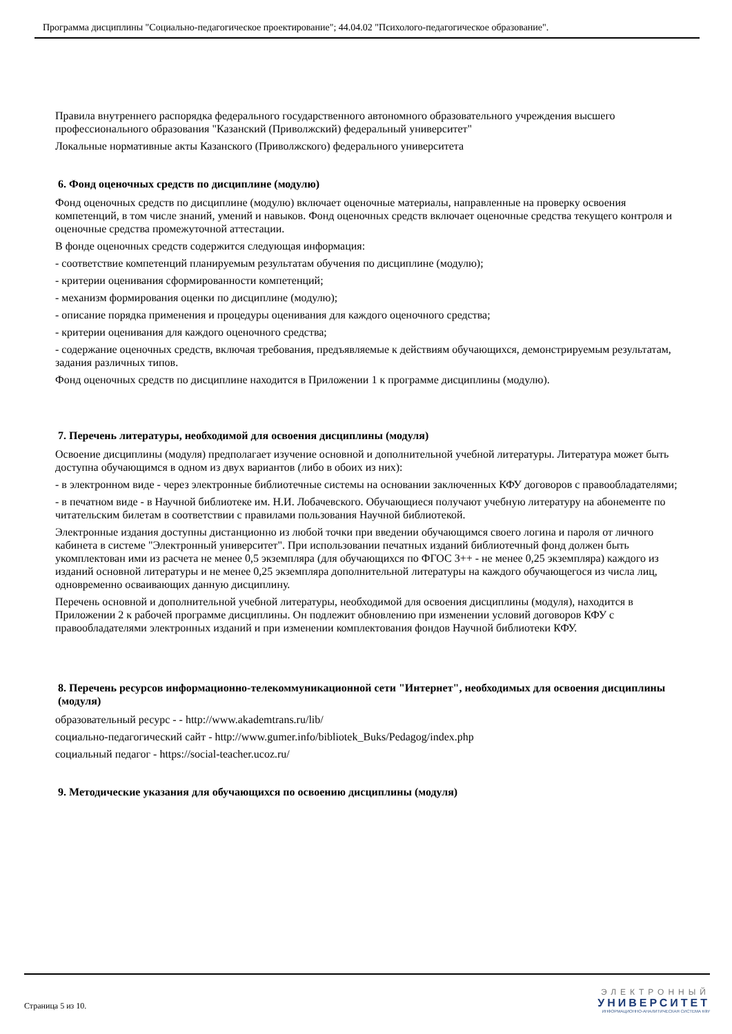Программа дисциплины "Социально-педагогическое проектирование"; 44.04.02 "Психолого-педагогическое образование".
Правила внутреннего распорядка федерального государственного автономного образовательного учреждения высшего профессионального образования "Казанский (Приволжский) федеральный университет"
Локальные нормативные акты Казанского (Приволжского) федерального университета
6. Фонд оценочных средств по дисциплине (модулю)
Фонд оценочных средств по дисциплине (модулю) включает оценочные материалы, направленные на проверку освоения компетенций, в том числе знаний, умений и навыков. Фонд оценочных средств включает оценочные средства текущего контроля и оценочные средства промежуточной аттестации.
В фонде оценочных средств содержится следующая информация:
- соответствие компетенций планируемым результатам обучения по дисциплине (модулю);
- критерии оценивания сформированности компетенций;
- механизм формирования оценки по дисциплине (модулю);
- описание порядка применения и процедуры оценивания для каждого оценочного средства;
- критерии оценивания для каждого оценочного средства;
- содержание оценочных средств, включая требования, предъявляемые к действиям обучающихся, демонстрируемым результатам, задания различных типов.
Фонд оценочных средств по дисциплине находится в Приложении 1 к программе дисциплины (модулю).
7. Перечень литературы, необходимой для освоения дисциплины (модуля)
Освоение дисциплины (модуля) предполагает изучение основной и дополнительной учебной литературы. Литература может быть доступна обучающимся в одном из двух вариантов (либо в обоих из них):
- в электронном виде - через электронные библиотечные системы на основании заключенных КФУ договоров с правообладателями;
- в печатном виде - в Научной библиотеке им. Н.И. Лобачевского. Обучающиеся получают учебную литературу на абонементе по читательским билетам в соответствии с правилами пользования Научной библиотекой.
Электронные издания доступны дистанционно из любой точки при введении обучающимся своего логина и пароля от личного кабинета в системе "Электронный университет". При использовании печатных изданий библиотечный фонд должен быть укомплектован ими из расчета не менее 0,5 экземпляра (для обучающихся по ФГОС 3++ - не менее 0,25 экземпляра) каждого из изданий основной литературы и не менее 0,25 экземпляра дополнительной литературы на каждого обучающегося из числа лиц, одновременно осваивающих данную дисциплину.
Перечень основной и дополнительной учебной литературы, необходимой для освоения дисциплины (модуля), находится в Приложении 2 к рабочей программе дисциплины. Он подлежит обновлению при изменении условий договоров КФУ с правообладателями электронных изданий и при изменении комплектования фондов Научной библиотеки КФУ.
8. Перечень ресурсов информационно-телекоммуникационной сети "Интернет", необходимых для освоения дисциплины (модуля)
образовательный ресурс - - http://www.akademtrans.ru/lib/
социально-педагогический сайт - http://www.gumer.info/bibliotek_Buks/Pedagog/index.php
социальный педагог - https://social-teacher.ucoz.ru/
9. Методические указания для обучающихся по освоению дисциплины (модуля)
Страница 5 из 10.
ЭЛЕКТРОННЫЙ
УНИВЕРСИТЕТ
ИНФОРМАЦИОННО-АНАЛИТИЧЕСКАЯ СИСТЕМА КФУ